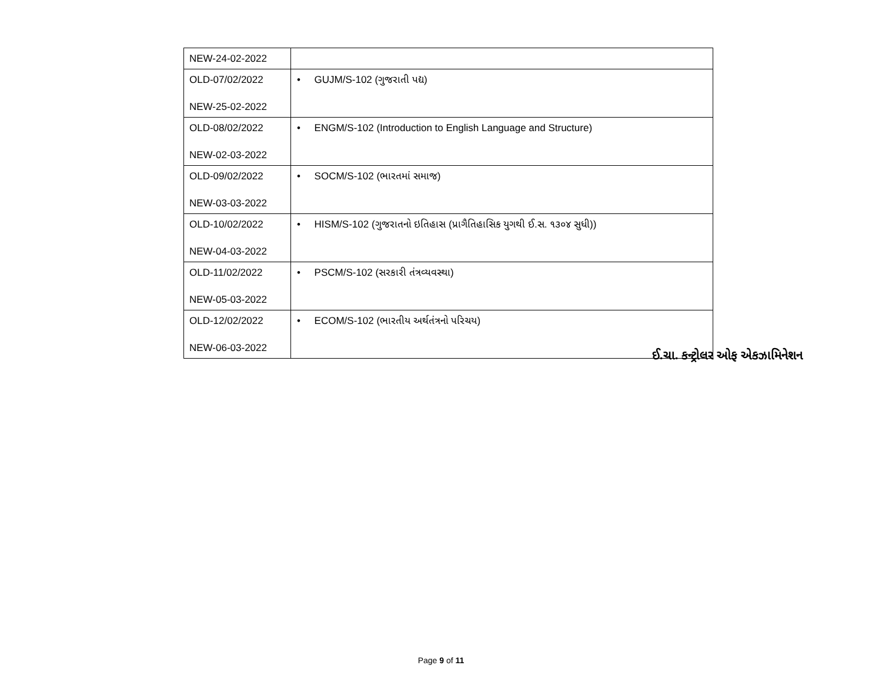| NEW-24-02-2022 | |
| OLD-07/02/2022 NEW-25-02-2022 | • GUJM/S-102 (ગુજરાતી પદ્ય) |
| OLD-08/02/2022 NEW-02-03-2022 | • ENGM/S-102 (Introduction to English Language and Structure) |
| OLD-09/02/2022 NEW-03-03-2022 | • SOCM/S-102 (ભારતમાં સમાજ) |
| OLD-10/02/2022 NEW-04-03-2022 | • HISM/S-102 (ગુજરાતનો ઇતિહાસ (પ્રાગૈતિહાસિક યુગથી ઈ.સ. ૧૩૦૪ સુધી)) |
| OLD-11/02/2022 NEW-05-03-2022 | • PSCM/S-102 (સરકારી તંત્રવ્યવસ્થા) |
| OLD-12/02/2022 NEW-06-03-2022 | • ECOM/S-102 (ભારતીય અર્થતંત્રનો પરિચય) |
ઈ.ચા. કન્ટ્રોલર ઓફ એકઝામિનેશન
Page 9 of 11